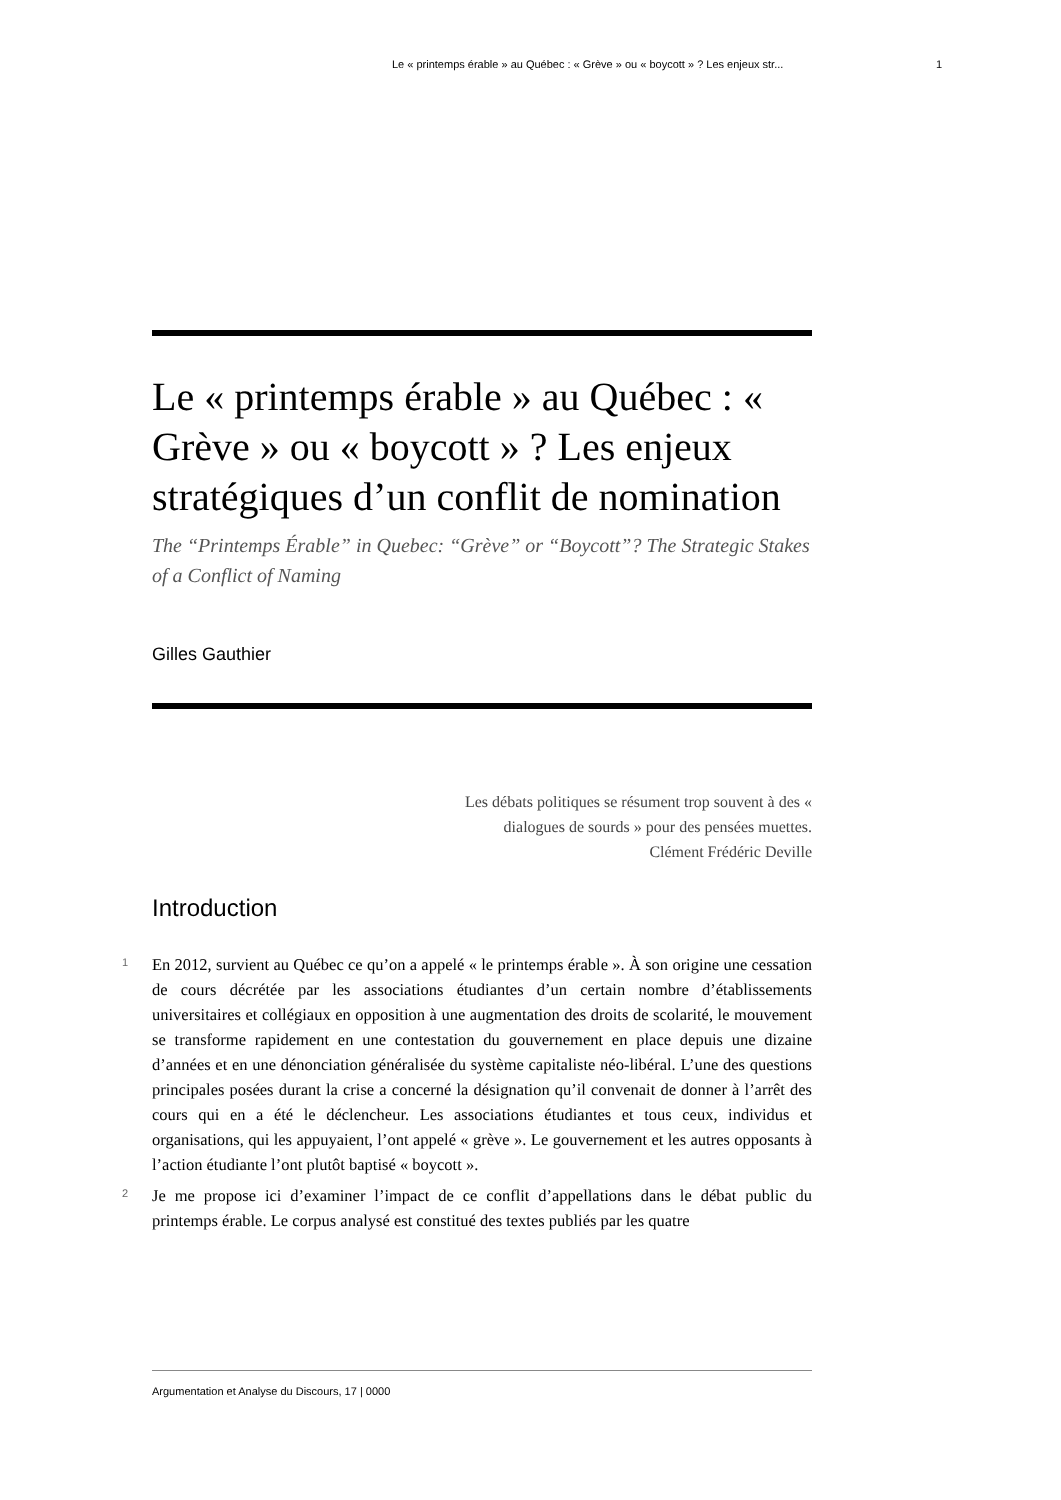Le « printemps érable » au Québec : « Grève » ou « boycott » ? Les enjeux str... 1
Le « printemps érable » au Québec : « Grève » ou « boycott » ? Les enjeux stratégiques d’un conflit de nomination
The “Printemps Érable” in Quebec: “Grève” or “Boycott”? The Strategic Stakes of a Conflict of Naming
Gilles Gauthier
Les débats politiques se résument trop souvent à des « dialogues de sourds » pour des pensées muettes.
Clément Frédéric Deville
Introduction
1 En 2012, survient au Québec ce qu’on a appelé « le printemps érable ». À son origine une cessation de cours décrétée par les associations étudiantes d’un certain nombre d’établissements universitaires et collégiaux en opposition à une augmentation des droits de scolarité, le mouvement se transforme rapidement en une contestation du gouvernement en place depuis une dizaine d’années et en une dénonciation généralisée du système capitaliste néo-libéral. L’une des questions principales posées durant la crise a concerné la désignation qu’il convenait de donner à l’arrêt des cours qui en a été le déclencheur. Les associations étudiantes et tous ceux, individus et organisations, qui les appuyaient, l’ont appelé « grève ». Le gouvernement et les autres opposants à l’action étudiante l’ont plutôt baptisé « boycott ».
2 Je me propose ici d’examiner l’impact de ce conflit d’appellations dans le débat public du printemps érable. Le corpus analysé est constitué des textes publiés par les quatre
Argumentation et Analyse du Discours, 17 | 0000